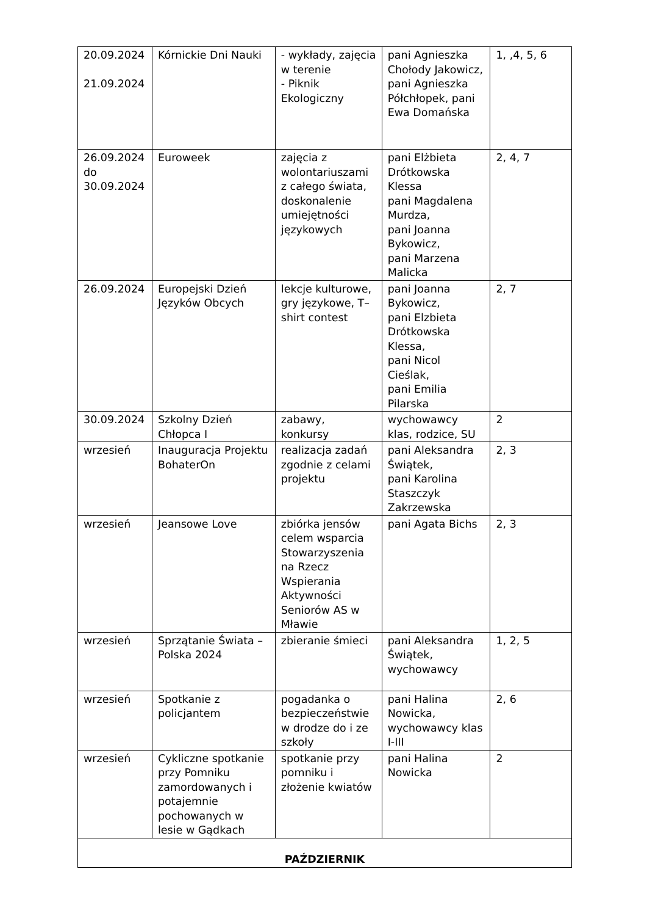| 20.09.2024 21.09.2024 | Kórnickie Dni Nauki | - wykłady, zajęcia w terenie - Piknik Ekologiczny | pani Agnieszka Chołody Jakowicz, pani Agnieszka Półchłopek, pani Ewa Domańska | 1, ,4, 5, 6 |
| 26.09.2024 do 30.09.2024 | Euroweek | zajęcia z wolontariuszami z całego świata, doskonalenie umiejętności językowych | pani Elżbieta Drótkowska Klessa pani Magdalena Murdza, pani Joanna Bykowicz, pani Marzena Malicka | 2, 4, 7 |
| 26.09.2024 | Europejski Dzień Języków Obcych | lekcje kulturowe, gry językowe, T–shirt contest | pani Joanna Bykowicz, pani Elzbieta Drótkowska Klessa, pani Nicol Cieślak, pani Emilia Pilarska | 2, 7 |
| 30.09.2024 | Szkolny Dzień Chłopca I | zabawy, konkursy | wychowawcy klas, rodzice, SU | 2 |
| wrzesień | Inauguracja Projektu BohaterOn | realizacja zadań zgodnie z celami projektu | pani Aleksandra Świątek, pani Karolina Staszczyk Zakrzewska | 2, 3 |
| wrzesień | Jeansowe Love | zbiórka jensów celem wsparcia Stowarzyszenia na Rzecz Wspierania Aktywności Seniorów AS w Mławie | pani Agata Bichs | 2, 3 |
| wrzesień | Sprzątanie Świata – Polska 2024 | zbieranie śmieci | pani Aleksandra Świątek, wychowawcy | 1, 2, 5 |
| wrzesień | Spotkanie z policjantem | pogadanka o bezpieczeństwie w drodze do i ze szkoły | pani Halina Nowicka, wychowawcy klas I-III | 2, 6 |
| wrzesień | Cykliczne spotkanie przy Pomniku zamordowanych i potajemnie pochowanych w lesie w Gądkach | spotkanie przy pomniku i złożenie kwiatów | pani Halina Nowicka | 2 |
| PAŹDZIERNIK | | | | |